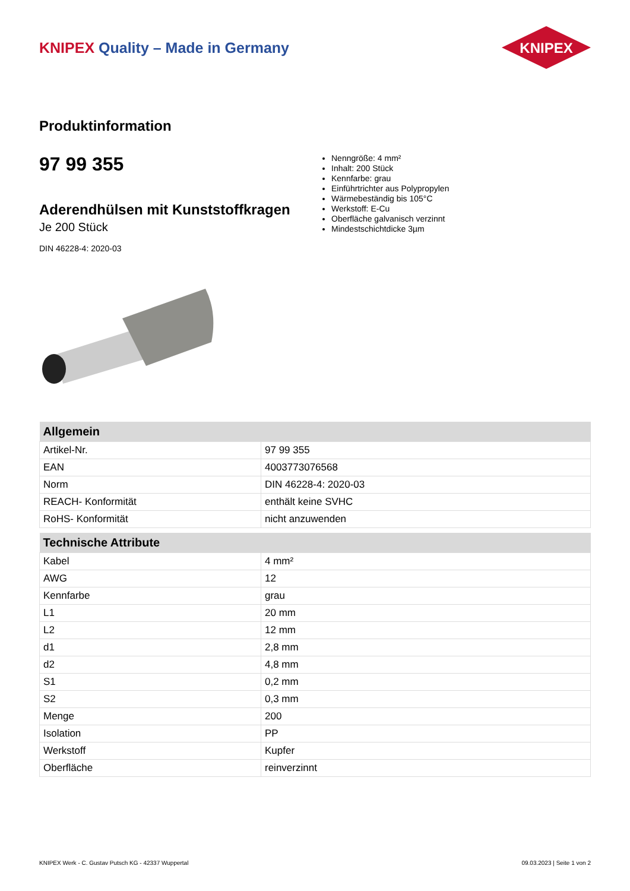KNIPEX Quality – Made in Germany
KNIPEX
Produktinformation
97 99 355
Aderendhülsen mit Kunststoffkragen
Je 200 Stück
DIN 46228-4: 2020-03
Nenngröße: 4 mm²
Inhalt: 200 Stück
Kennfarbe: grau
Einführtrichter aus Polypropylen
Wärmebeständig bis 105°C
Werkstoff: E-Cu
Oberfläche galvanisch verzinnt
Mindestschichtdicke 3µm
| Allgemein | |
| --- | --- |
| Artikel-Nr. | 97 99 355 |
| EAN | 4003773076568 |
| Norm | DIN 46228-4: 2020-03 |
| REACH- Konformität | enthält keine SVHC |
| RoHS- Konformität | nicht anzuwenden |
| Technische Attribute | |
| --- | --- |
| Kabel | 4 mm² |
| AWG | 12 |
| Kennfarbe | grau |
| L1 | 20 mm |
| L2 | 12 mm |
| d1 | 2,8 mm |
| d2 | 4,8 mm |
| S1 | 0,2 mm |
| S2 | 0,3 mm |
| Menge | 200 |
| Isolation | PP |
| Werkstoff | Kupfer |
| Oberfläche | reinverzinnt |
KNIPEX Werk - C. Gustav Putsch KG - 42337 Wuppertal 09.03.2023 | Seite 1 von 2